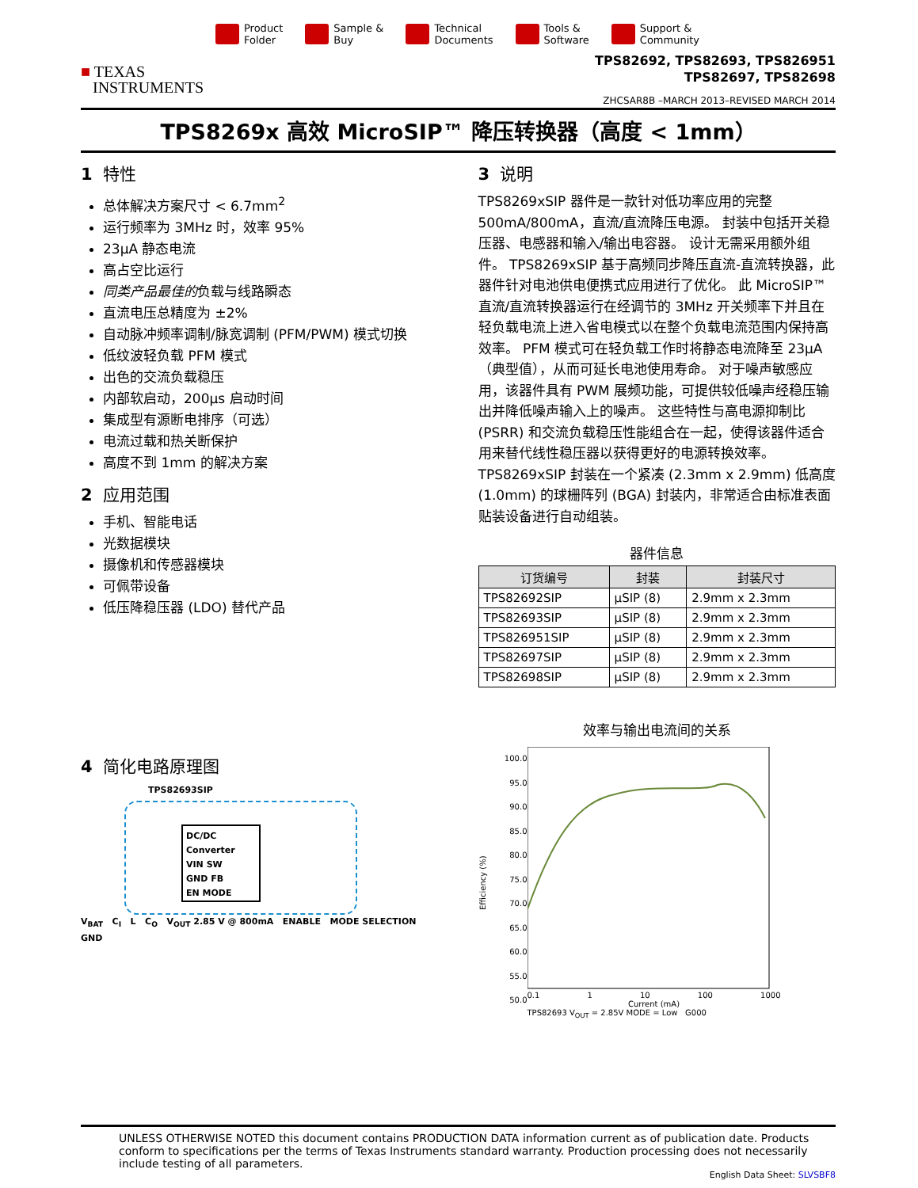Product
Folder
Sample &
Buy
Technical
Documents
Tools &
Software
Support &
Community
■ TEXAS
INSTRUMENTS
TPS82692, TPS82693, TPS826951
TPS82697, TPS82698
ZHCSAR8B –MARCH 2013–REVISED MARCH 2014
TPS8269x 高效 MicroSIP™ 降压转换器（高度 < 1mm）
1 特性
总体解决方案尺寸 < 6.7mm<sup>2</sup>
运行频率为 3MHz 时，效率 95%
23μA 静态电流
高占空比运行
同类产品最佳的负载与线路瞬态
直流电压总精度为 ±2%
自动脉冲频率调制/脉宽调制 (PFM/PWM) 模式切换
低纹波轻负载 PFM 模式
出色的交流负载稳压
内部软启动，200μs 启动时间
集成型有源断电排序（可选）
电流过载和热关断保护
高度不到 1mm 的解决方案
2 应用范围
手机、智能电话
光数据模块
摄像机和传感器模块
可佩带设备
低压降稳压器 (LDO) 替代产品
4 简化电路原理图
TPS82693SIP
DC/DC Converter
VIN SW
GND FB
EN MODE
V<sub>BAT</sub> C<sub>I</sub> L C<sub>O</sub> V<sub>OUT</sub> 2.85 V @ 800mA ENABLE MODE SELECTION GND
3 说明
TPS8269xSIP 器件是一款针对低功率应用的完整 500mA/800mA，直流/直流降压电源。 封装中包括开关稳压器、电感器和输入/输出电容器。 设计无需采用额外组件。 TPS8269xSIP 基于高频同步降压直流-直流转换器，此器件针对电池供电便携式应用进行了优化。 此 MicroSIP™ 直流/直流转换器运行在经调节的 3MHz 开关频率下并且在轻负载电流上进入省电模式以在整个负载电流范围内保持高效率。 PFM 模式可在轻负载工作时将静态电流降至 23μA（典型值），从而可延长电池使用寿命。 对于噪声敏感应用，该器件具有 PWM 展频功能，可提供较低噪声经稳压输出并降低噪声输入上的噪声。 这些特性与高电源抑制比 (PSRR) 和交流负载稳压性能组合在一起，使得该器件适合用来替代线性稳压器以获得更好的电源转换效率。
TPS8269xSIP 封装在一个紧凑 (2.3mm x 2.9mm) 低高度 (1.0mm) 的球栅阵列 (BGA) 封装内，非常适合由标准表面贴装设备进行自动组装。
器件信息
| 订货编号 | 封装 | 封装尺寸 |
| --- | --- | --- |
| TPS82692SIP | μSIP (8) | 2.9mm x 2.3mm |
| TPS82693SIP | μSIP (8) | 2.9mm x 2.3mm |
| TPS826951SIP | μSIP (8) | 2.9mm x 2.3mm |
| TPS82697SIP | μSIP (8) | 2.9mm x 2.3mm |
| TPS82698SIP | μSIP (8) | 2.9mm x 2.3mm |
效率与输出电流间的关系
Efficiency (%)
100.0
95.0
90.0
85.0
80.0
75.0
70.0
65.0
60.0
55.0
50.0
0.1 1 10 100 1000
Current (mA)
TPS82693 V<sub>OUT</sub> = 2.85V MODE = Low G000
UNLESS OTHERWISE NOTED this document contains PRODUCTION DATA information current as of publication date. Products conform to specifications per the terms of Texas Instruments standard warranty. Production processing does not necessarily include testing of all parameters.
English Data Sheet: SLVSBF8